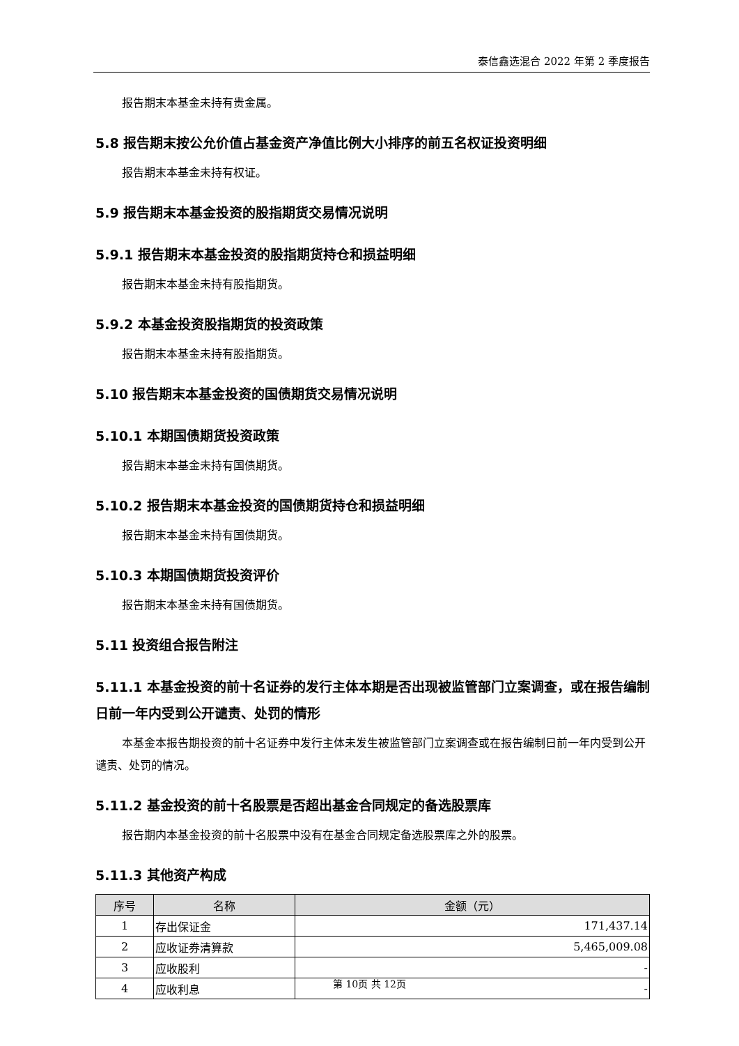泰信鑫选混合 2022 年第 2 季度报告
报告期末本基金未持有贵金属。
5.8 报告期末按公允价值占基金资产净值比例大小排序的前五名权证投资明细
报告期末本基金未持有权证。
5.9 报告期末本基金投资的股指期货交易情况说明
5.9.1 报告期末本基金投资的股指期货持仓和损益明细
报告期末本基金未持有股指期货。
5.9.2 本基金投资股指期货的投资政策
报告期末本基金未持有股指期货。
5.10 报告期末本基金投资的国债期货交易情况说明
5.10.1 本期国债期货投资政策
报告期末本基金未持有国债期货。
5.10.2 报告期末本基金投资的国债期货持仓和损益明细
报告期末本基金未持有国债期货。
5.10.3 本期国债期货投资评价
报告期末本基金未持有国债期货。
5.11 投资组合报告附注
5.11.1 本基金投资的前十名证券的发行主体本期是否出现被监管部门立案调查，或在报告编制日前一年内受到公开谴责、处罚的情形
本基金本报告期投资的前十名证券中发行主体未发生被监管部门立案调查或在报告编制日前一年内受到公开谴责、处罚的情况。
5.11.2 基金投资的前十名股票是否超出基金合同规定的备选股票库
报告期内本基金投资的前十名股票中没有在基金合同规定备选股票库之外的股票。
5.11.3 其他资产构成
| 序号 | 名称 | 金额（元） |
| --- | --- | --- |
| 1 | 存出保证金 | 171,437.14 |
| 2 | 应收证券清算款 | 5,465,009.08 |
| 3 | 应收股利 | - |
| 4 | 应收利息 | - |
第 10页 共 12页